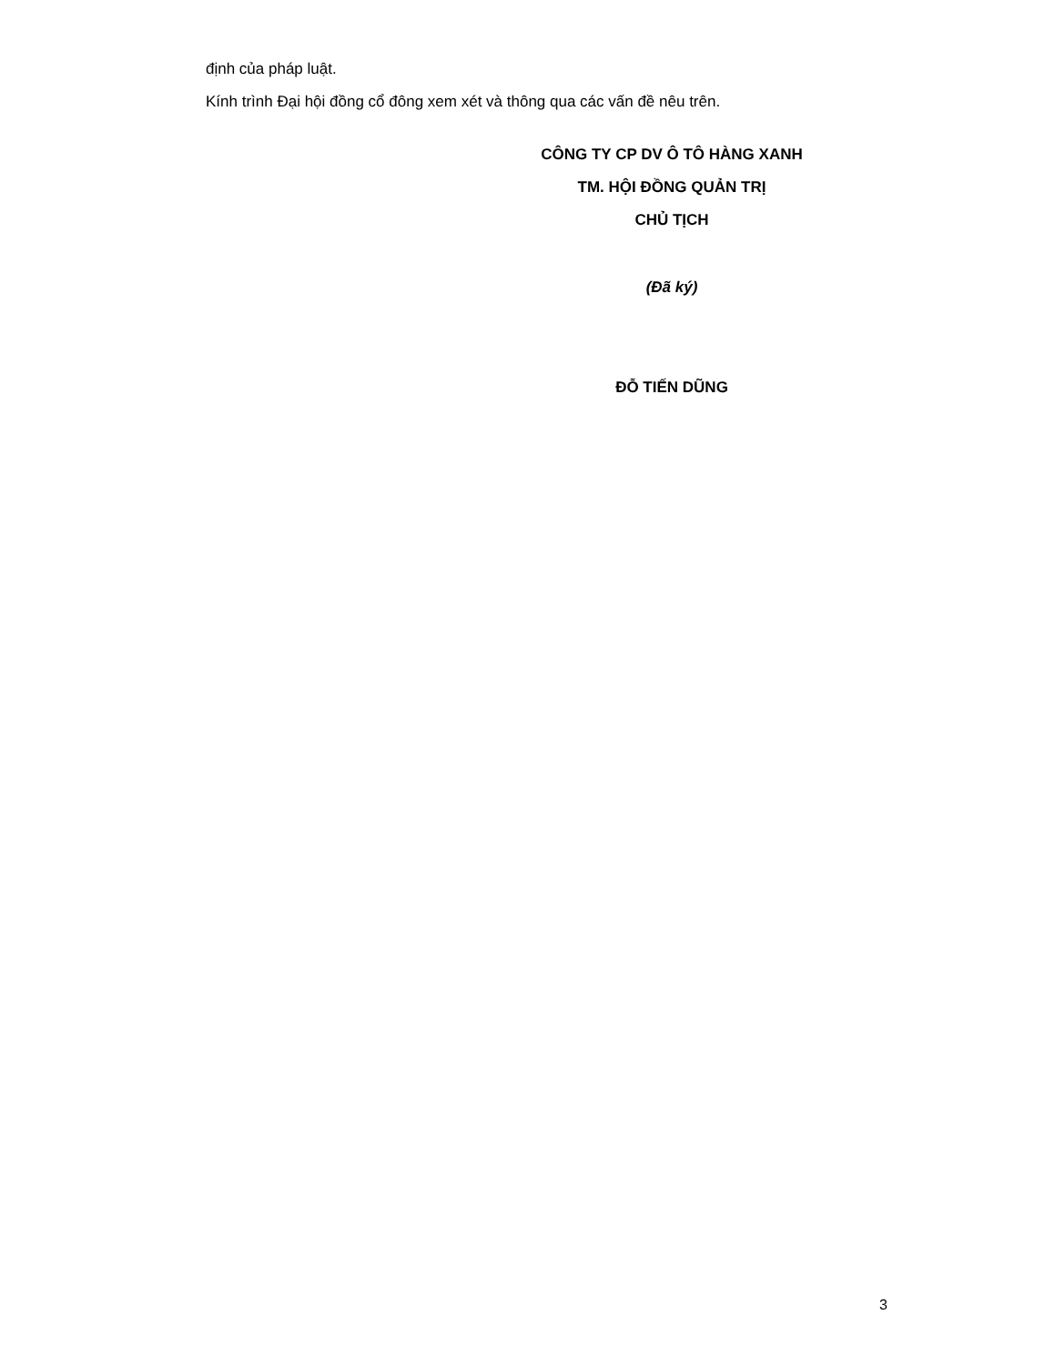định của pháp luật.
Kính trình Đại hội đồng cổ đông xem xét và thông qua các vấn đề nêu trên.
CÔNG TY CP DV Ô TÔ HÀNG XANH
TM. HỘI ĐỒNG QUẢN TRỊ
CHỦ TỊCH
(Đã ký)
ĐỖ TIẾN DŨNG
3